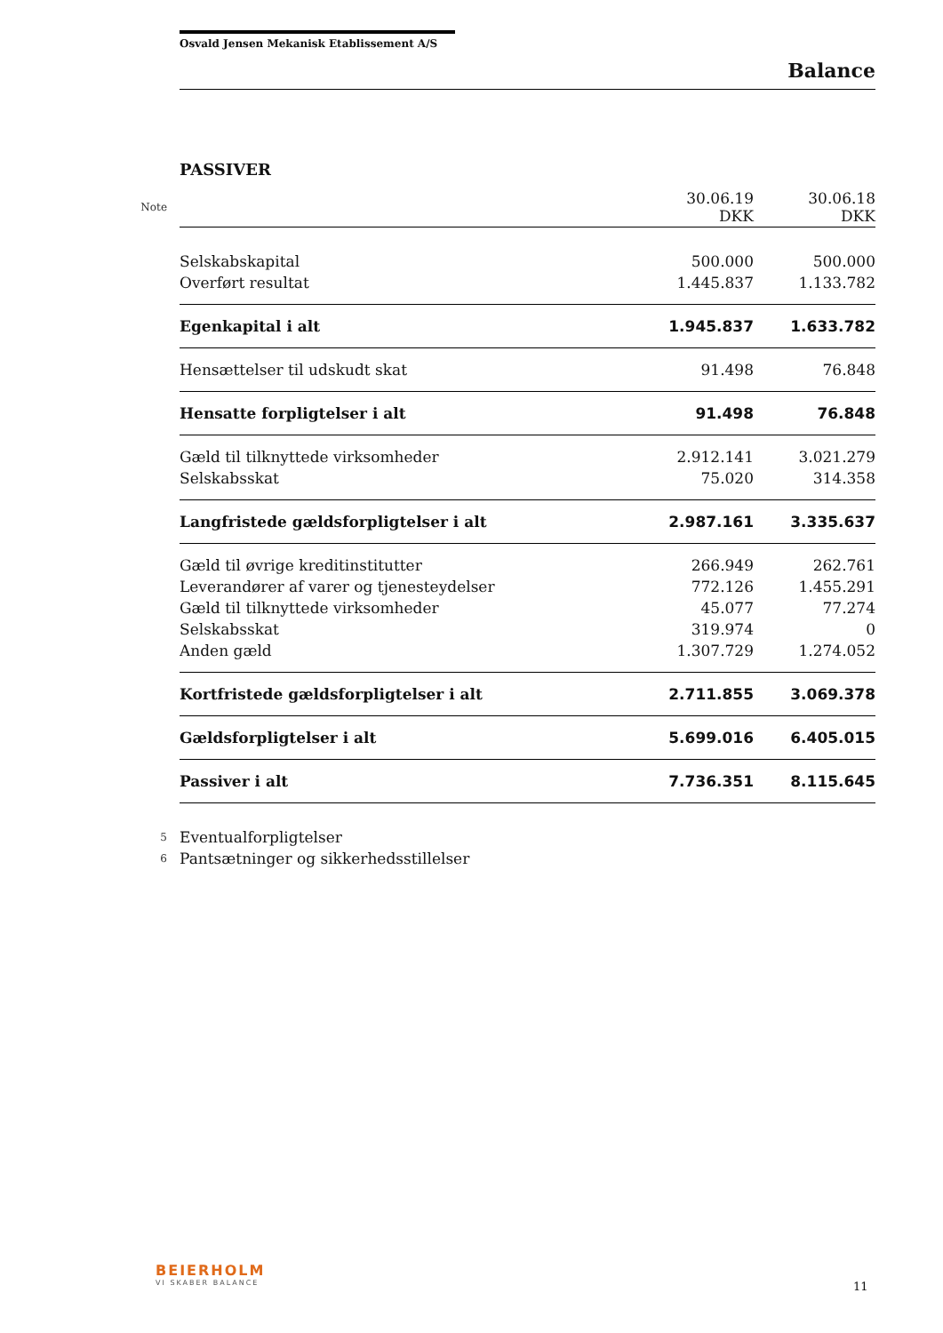Osvald Jensen Mekanisk Etablissement A/S
Balance
PASSIVER
| Note | | 30.06.19 DKK | 30.06.18 DKK |
| | Selskabskapital | 500.000 | 500.000 |
| | Overført resultat | 1.445.837 | 1.133.782 |
| | Egenkapital i alt | 1.945.837 | 1.633.782 |
| | Hensættelser til udskudt skat | 91.498 | 76.848 |
| | Hensatte forpligtelser i alt | 91.498 | 76.848 |
| | Gæld til tilknyttede virksomheder | 2.912.141 | 3.021.279 |
| | Selskabsskat | 75.020 | 314.358 |
| | Langfristede gældsforpligtelser i alt | 2.987.161 | 3.335.637 |
| | Gæld til øvrige kreditinstitutter | 266.949 | 262.761 |
| | Leverandører af varer og tjenesteydelser | 772.126 | 1.455.291 |
| | Gæld til tilknyttede virksomheder | 45.077 | 77.274 |
| | Selskabsskat | 319.974 | 0 |
| | Anden gæld | 1.307.729 | 1.274.052 |
| | Kortfristede gældsforpligtelser i alt | 2.711.855 | 3.069.378 |
| | Gældsforpligtelser i alt | 5.699.016 | 6.405.015 |
| | Passiver i alt | 7.736.351 | 8.115.645 |
| 5 | Eventualforpligtelser | | |
| 6 | Pantsætninger og sikkerhedsstillelser | | |
BEIERHOLM
VI SKABER BALANCE
11